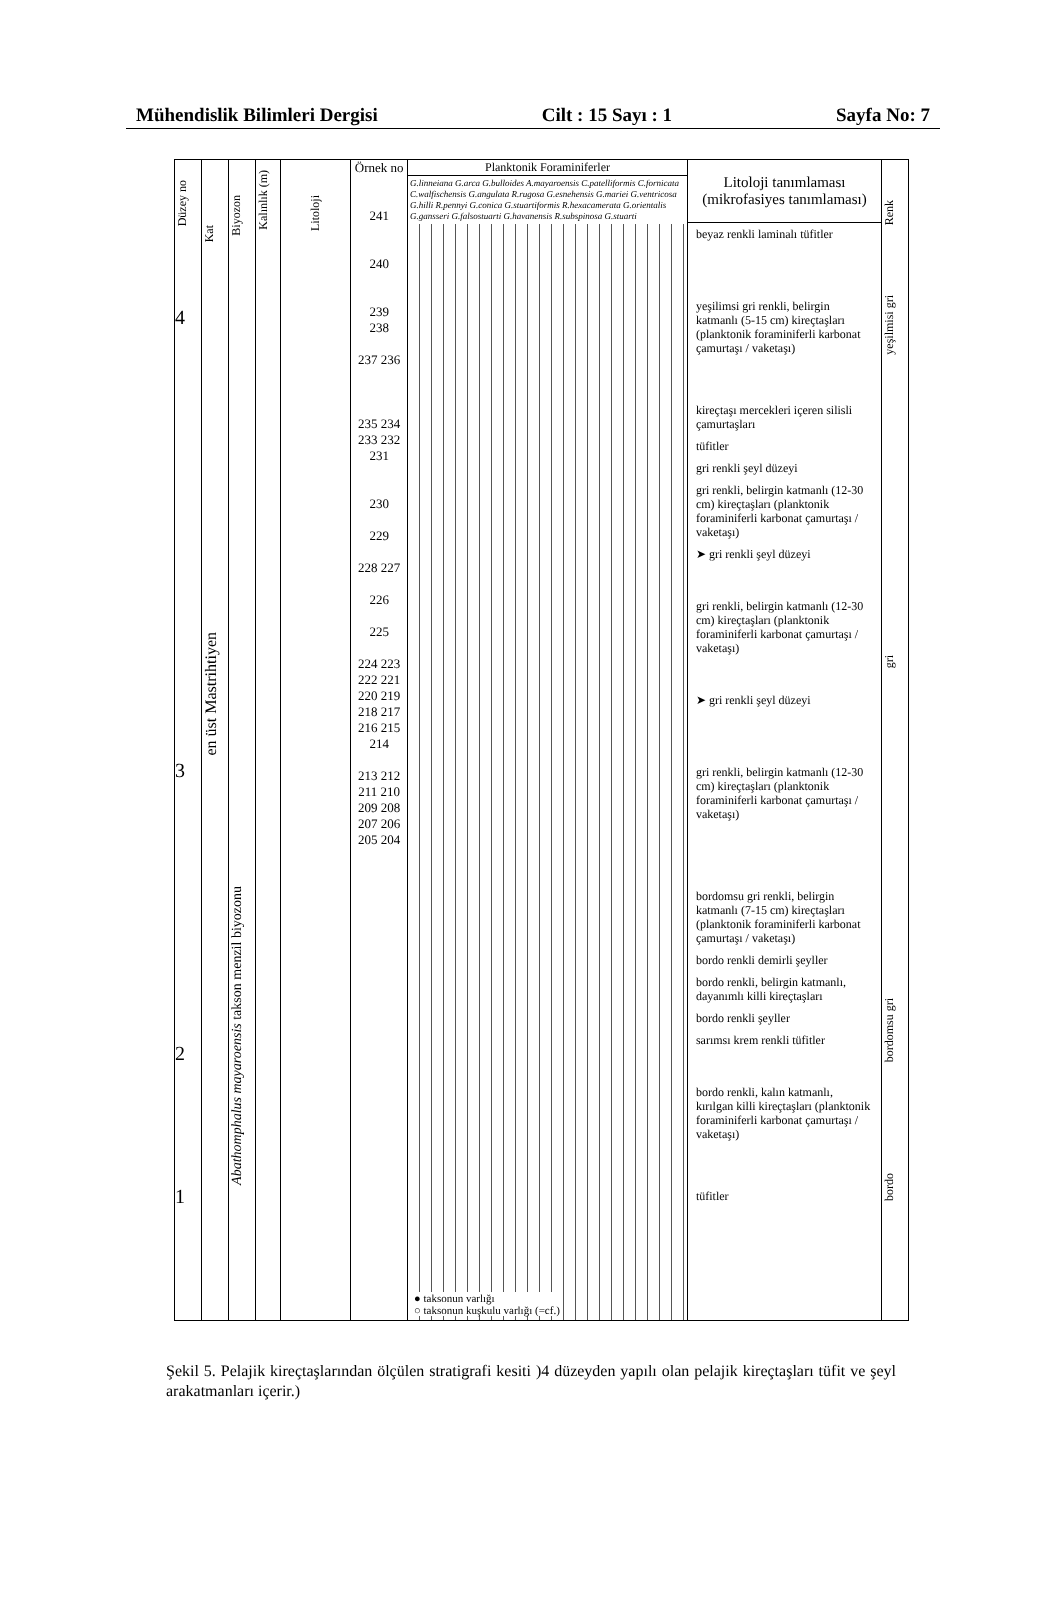Mühendislik Bilimleri Dergisi Cilt : 15 Sayı : 1 Sayfa No: 7
Düzey no
4
3
2
1
Kat
en üst Mastrihtiyen
Biyozon
Abathomphalus mayaroensis takson menzil biyozonu
Kalınlık (m)
Litoloji
Örnek no
241
240
239
238
237 236
235 234 233 232 231
230
229
228 227
226
225
224 223 222 221 220 219 218 217 216 215 214
213 212 211 210 209 208 207 206 205 204
Planktonik Foraminiferler
G.linneiana G.arca G.bulloides A.mayaroensis C.patelliformis C.fornicata C.walfischensis G.angulata R.rugosa G.esnehensis G.mariei G.ventricosa G.hilli R.pennyi G.conica G.stuartiformis R.hexacamerata G.orientalis G.gansseri G.falsostuarti G.havanensis R.subspinosa G.stuarti
● taksonun varlığı
○ taksonun kuşkulu varlığı (=cf.)
Litoloji tanımlaması (mikrofasiyes tanımlaması)
beyaz renkli laminalı tüfitler
yeşilimsi gri renkli, belirgin katmanlı (5-15 cm) kireçtaşları (planktonik foraminiferli karbonat çamurtaşı / vaketaşı)
kireçtaşı mercekleri içeren silisli çamurtaşları
tüfitler
gri renkli şeyl düzeyi
gri renkli, belirgin katmanlı (12-30 cm) kireçtaşları (planktonik foraminiferli karbonat çamurtaşı / vaketaşı)
➤ gri renkli şeyl düzeyi
gri renkli, belirgin katmanlı (12-30 cm) kireçtaşları (planktonik foraminiferli karbonat çamurtaşı / vaketaşı)
➤ gri renkli şeyl düzeyi
gri renkli, belirgin katmanlı (12-30 cm) kireçtaşları (planktonik foraminiferli karbonat çamurtaşı / vaketaşı)
bordomsu gri renkli, belirgin katmanlı (7-15 cm) kireçtaşları (planktonik foraminiferli karbonat çamurtaşı / vaketaşı)
bordo renkli demirli şeyller
bordo renkli, belirgin katmanlı, dayanımlı killi kireçtaşları
bordo renkli şeyller
sarımsı krem renkli tüfitler
bordo renkli, kalın katmanlı, kırılgan killi kireçtaşları (planktonik foraminiferli karbonat çamurtaşı / vaketaşı)
tüfitler
Renk
yeşilmisi gri
gri
bordomsu gri
bordo
Şekil 5. Pelajik kireçtaşlarından ölçülen stratigrafi kesiti )4 düzeyden yapılı olan pelajik kireçtaşları tüfit ve şeyl arakatmanları içerir.)